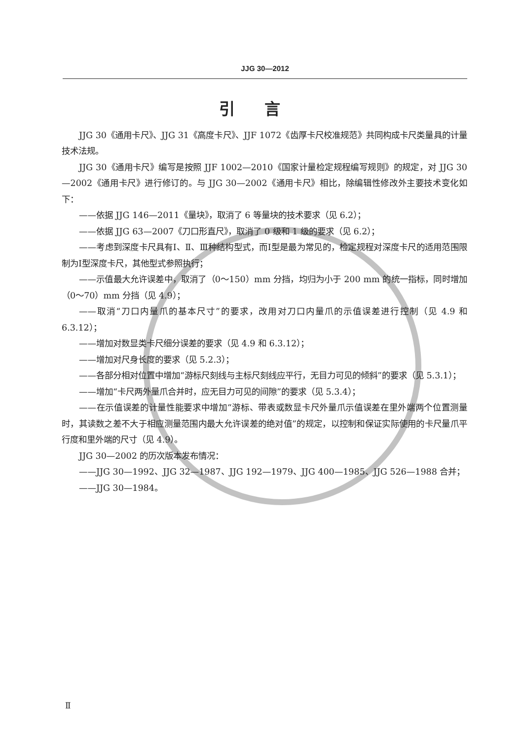JJG 30—2012
引言
JJG 30《通用卡尺》、JJG 31《高度卡尺》、JJF 1072《齿厚卡尺校准规范》共同构成卡尺类量具的计量技术法规。
JJG 30《通用卡尺》编写是按照 JJF 1002—2010《国家计量检定规程编写规则》的规定，对 JJG 30—2002《通用卡尺》进行修订的。与 JJG 30—2002《通用卡尺》相比，除编辑性修改外主要技术变化如下：
——依据 JJG 146—2011《量块》，取消了 6 等量块的技术要求（见 6.2）；
——依据 JJG 63—2007《刀口形直尺》，取消了 0 级和 1 级的要求（见 6.2）；
——考虑到深度卡尺具有Ⅰ、Ⅱ、Ⅲ种结构型式，而Ⅰ型是最为常见的，检定规程对深度卡尺的适用范围限制为Ⅰ型深度卡尺，其他型式参照执行；
——示值最大允许误差中，取消了（0～150）mm 分挡，均归为小于 200 mm 的统一指标，同时增加（0～70）mm 分挡（见 4.9）；
——取消“刀口内量爪的基本尺寸”的要求，改用对刀口内量爪的示值误差进行控制（见 4.9 和 6.3.12）；
——增加对数显类卡尺细分误差的要求（见 4.9 和 6.3.12）；
——增加对尺身长度的要求（见 5.2.3）；
——各部分相对位置中增加“游标尺刻线与主标尺刻线应平行，无目力可见的倾斜”的要求（见 5.3.1）；
——增加“卡尺两外量爪合并时，应无目力可见的间隙”的要求（见 5.3.4）；
——在示值误差的计量性能要求中增加“游标、带表或数显卡尺外量爪示值误差在里外端两个位置测量时，其读数之差不大于相应测量范围内最大允许误差的绝对值”的规定，以控制和保证实际使用的卡尺量爪平行度和里外端的尺寸（见 4.9）。
JJG 30—2002 的历次版本发布情况：
——JJG 30—1992、JJG 32—1987、JJG 192—1979、JJG 400—1985、JJG 526—1988 合并；
——JJG 30—1984。
Ⅱ